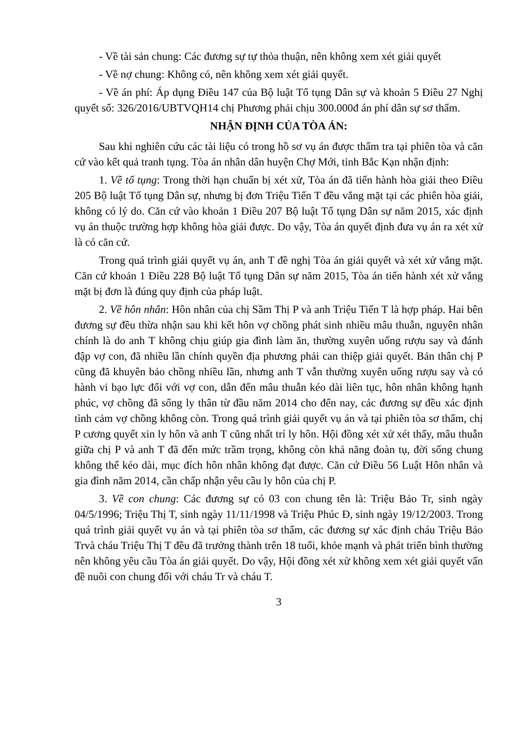- Về tài sản chung: Các đương sự tự thỏa thuận, nên không xem xét giải quyết
- Về nợ chung: Không có, nên không xem xét giải quyết.
- Về án phí: Áp dụng Điều 147 của Bộ luật Tố tụng Dân sự và khoản 5 Điều 27 Nghị quyết số: 326/2016/UBTVQH14 chị Phương phải chịu 300.000đ án phí dân sự sơ thẩm.
NHẬN ĐỊNH CỦA TÒA ÁN:
Sau khi nghiên cứu các tài liệu có trong hồ sơ vụ án được thẩm tra tại phiên tòa và căn cứ vào kết quả tranh tụng. Tòa án nhân dân huyện Chợ Mới, tỉnh Bắc Kạn nhận định:
1. Về tố tụng: Trong thời hạn chuẩn bị xét xử, Tòa án đã tiến hành hòa giải theo Điều 205 Bộ luật Tố tụng Dân sự, nhưng bị đơn Triệu Tiến T đều vắng mặt tại các phiên hòa giải, không có lý do. Căn cứ vào khoản 1 Điều 207 Bộ luật Tố tụng Dân sự năm 2015, xác định vụ án thuộc trường hợp không hòa giải được. Do vậy, Tòa án quyết định đưa vụ án ra xét xử là có căn cứ.
Trong quá trình giải quyết vụ án, anh T đề nghị Tòa án giải quyết và xét xử vắng mặt. Căn cứ khoản 1 Điều 228 Bộ luật Tố tụng Dân sự năm 2015, Tòa án tiến hành xét xử vắng mặt bị đơn là đúng quy định của pháp luật.
2. Về hôn nhân: Hôn nhân của chị Sầm Thị P và anh Triệu Tiến T là hợp pháp. Hai bên đương sự đều thừa nhận sau khi kết hôn vợ chồng phát sinh nhiều mâu thuẫn, nguyên nhân chính là do anh T không chịu giúp gia đình làm ăn, thường xuyên uống rượu say và đánh đập vợ con, đã nhiều lần chính quyền địa phương phải can thiệp giải quyết. Bản thân chị P cũng đã khuyên bảo chồng nhiều lần, nhưng anh T vẫn thường xuyên uống rượu say và có hành vi bạo lực đối với vợ con, dẫn đến mâu thuẫn kéo dài liên tục, hôn nhân không hạnh phúc, vợ chồng đã sống ly thân từ đầu năm 2014 cho đến nay, các đương sự đều xác định tình cảm vợ chồng không còn. Trong quá trình giải quyết vụ án và tại phiên tòa sơ thẩm, chị P cương quyết xin ly hôn và anh T cũng nhất trí ly hôn. Hội đồng xét xử xét thấy, mâu thuẫn giữa chị P và anh T đã đến mức trầm trọng, không còn khả năng đoàn tụ, đời sống chung không thể kéo dài, mục đích hôn nhân không đạt được. Căn cứ Điều 56 Luật Hôn nhân và gia đình năm 2014, cần chấp nhận yêu cầu ly hôn của chị P.
3. Về con chung: Các đương sự có 03 con chung tên là: Triệu Bảo Tr, sinh ngày 04/5/1996; Triệu Thị T, sinh ngày 11/11/1998 và Triệu Phúc Đ, sinh ngày 19/12/2003. Trong quá trình giải quyết vụ án và tại phiên tòa sơ thẩm, các đương sự xác định cháu Triệu Bảo Trvà cháu Triệu Thị T đều đã trưởng thành trên 18 tuổi, khỏe mạnh và phát triển bình thường nên không yêu cầu Tòa án giải quyết. Do vậy, Hội đồng xét xử không xem xét giải quyết vấn đề nuôi con chung đối với cháu Tr và cháu T.
3